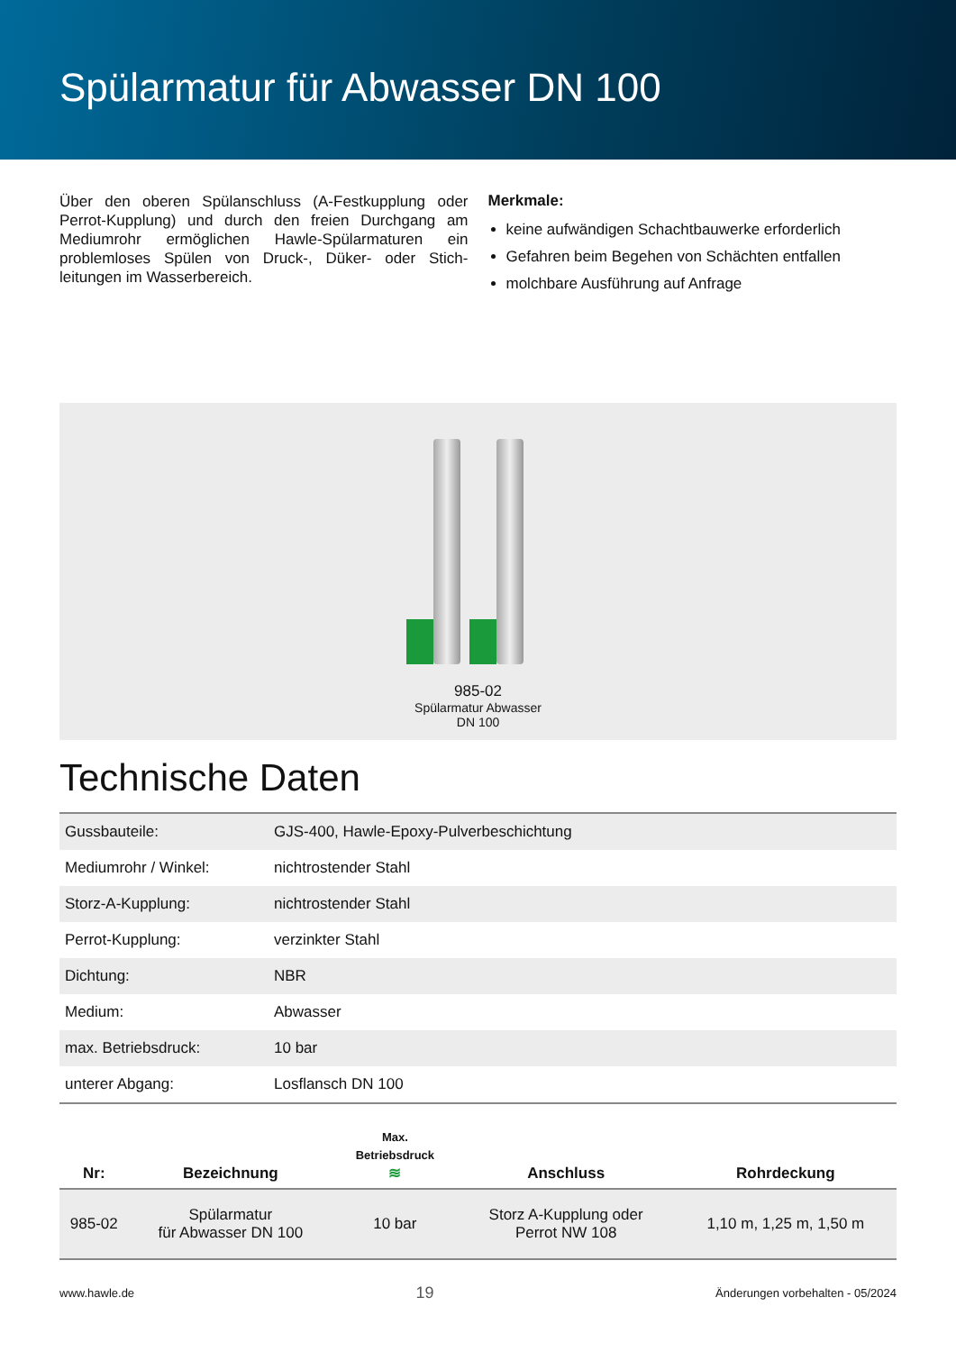Spülarmatur für Abwasser DN 100
Über den oberen Spülanschluss (A-Festkupplung oder Perrot-Kupplung) und durch den freien Durchgang am Mediumrohr ermöglichen Hawle-Spülarmaturen ein problemloses Spülen von Druck-, Düker- oder Stich­leitungen im Wasserbereich.
Merkmale:
keine aufwändigen Schachtbauwerke erforderlich
Gefahren beim Begehen von Schächten entfallen
molchbare Ausführung auf Anfrage
985-02
Spülarmatur Abwasser
DN 100
Technische Daten
| Gussbauteile: | GJS-400, Hawle-Epoxy-Pulverbeschichtung |
| Mediumrohr / Winkel: | nichtrostender Stahl |
| Storz-A-Kupplung: | nichtrostender Stahl |
| Perrot-Kupplung: | verzinkter Stahl |
| Dichtung: | NBR |
| Medium: | Abwasser |
| max. Betriebsdruck: | 10 bar |
| unterer Abgang: | Losflansch DN 100 |
| Nr: | Bezeichnung | Max. Betriebsdruck ≋ | Anschluss | Rohrdeckung |
| --- | --- | --- | --- | --- |
| 985-02 | Spülarmatur für Abwasser DN 100 | 10 bar | Storz A-Kupplung oder Perrot NW 108 | 1,10 m, 1,25 m, 1,50 m |
www.hawle.de 19 Änderungen vorbehalten - 05/2024